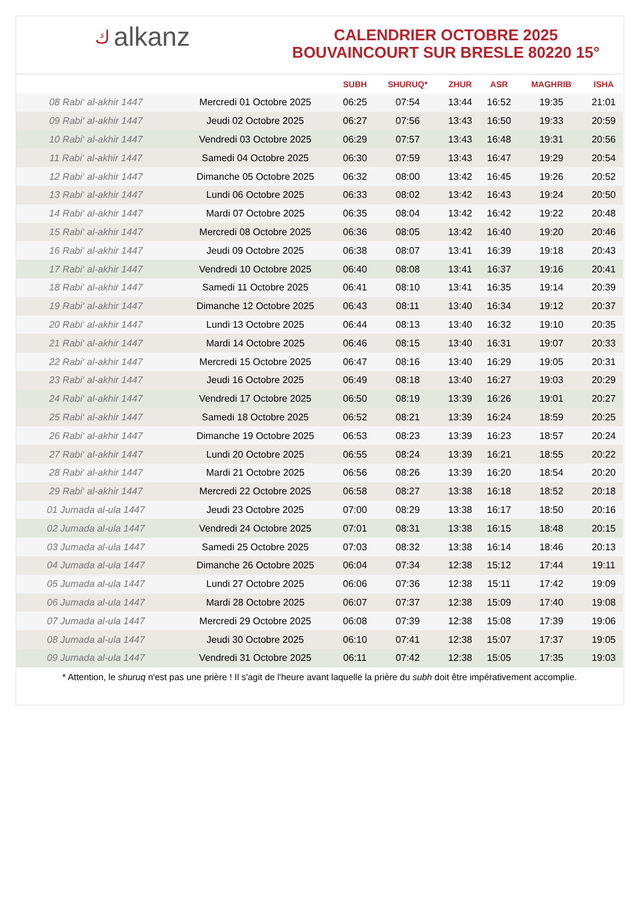كalkanz
CALENDRIER OCTOBRE 2025
BOUVAINCOURT SUR BRESLE 80220 15°
| | | SUBH | SHURUQ* | ZHUR | ASR | MAGHRIB | ISHA |
| --- | --- | --- | --- | --- | --- | --- | --- |
| 08 Rabi‘ al-akhir 1447 | Mercredi 01 Octobre 2025 | 06:25 | 07:54 | 13:44 | 16:52 | 19:35 | 21:01 |
| 09 Rabi‘ al-akhir 1447 | Jeudi 02 Octobre 2025 | 06:27 | 07:56 | 13:43 | 16:50 | 19:33 | 20:59 |
| 10 Rabi‘ al-akhir 1447 | Vendredi 03 Octobre 2025 | 06:29 | 07:57 | 13:43 | 16:48 | 19:31 | 20:56 |
| 11 Rabi‘ al-akhir 1447 | Samedi 04 Octobre 2025 | 06:30 | 07:59 | 13:43 | 16:47 | 19:29 | 20:54 |
| 12 Rabi‘ al-akhir 1447 | Dimanche 05 Octobre 2025 | 06:32 | 08:00 | 13:42 | 16:45 | 19:26 | 20:52 |
| 13 Rabi‘ al-akhir 1447 | Lundi 06 Octobre 2025 | 06:33 | 08:02 | 13:42 | 16:43 | 19:24 | 20:50 |
| 14 Rabi‘ al-akhir 1447 | Mardi 07 Octobre 2025 | 06:35 | 08:04 | 13:42 | 16:42 | 19:22 | 20:48 |
| 15 Rabi‘ al-akhir 1447 | Mercredi 08 Octobre 2025 | 06:36 | 08:05 | 13:42 | 16:40 | 19:20 | 20:46 |
| 16 Rabi‘ al-akhir 1447 | Jeudi 09 Octobre 2025 | 06:38 | 08:07 | 13:41 | 16:39 | 19:18 | 20:43 |
| 17 Rabi‘ al-akhir 1447 | Vendredi 10 Octobre 2025 | 06:40 | 08:08 | 13:41 | 16:37 | 19:16 | 20:41 |
| 18 Rabi‘ al-akhir 1447 | Samedi 11 Octobre 2025 | 06:41 | 08:10 | 13:41 | 16:35 | 19:14 | 20:39 |
| 19 Rabi‘ al-akhir 1447 | Dimanche 12 Octobre 2025 | 06:43 | 08:11 | 13:40 | 16:34 | 19:12 | 20:37 |
| 20 Rabi‘ al-akhir 1447 | Lundi 13 Octobre 2025 | 06:44 | 08:13 | 13:40 | 16:32 | 19:10 | 20:35 |
| 21 Rabi‘ al-akhir 1447 | Mardi 14 Octobre 2025 | 06:46 | 08:15 | 13:40 | 16:31 | 19:07 | 20:33 |
| 22 Rabi‘ al-akhir 1447 | Mercredi 15 Octobre 2025 | 06:47 | 08:16 | 13:40 | 16:29 | 19:05 | 20:31 |
| 23 Rabi‘ al-akhir 1447 | Jeudi 16 Octobre 2025 | 06:49 | 08:18 | 13:40 | 16:27 | 19:03 | 20:29 |
| 24 Rabi‘ al-akhir 1447 | Vendredi 17 Octobre 2025 | 06:50 | 08:19 | 13:39 | 16:26 | 19:01 | 20:27 |
| 25 Rabi‘ al-akhir 1447 | Samedi 18 Octobre 2025 | 06:52 | 08:21 | 13:39 | 16:24 | 18:59 | 20:25 |
| 26 Rabi‘ al-akhir 1447 | Dimanche 19 Octobre 2025 | 06:53 | 08:23 | 13:39 | 16:23 | 18:57 | 20:24 |
| 27 Rabi‘ al-akhir 1447 | Lundi 20 Octobre 2025 | 06:55 | 08:24 | 13:39 | 16:21 | 18:55 | 20:22 |
| 28 Rabi‘ al-akhir 1447 | Mardi 21 Octobre 2025 | 06:56 | 08:26 | 13:39 | 16:20 | 18:54 | 20:20 |
| 29 Rabi‘ al-akhir 1447 | Mercredi 22 Octobre 2025 | 06:58 | 08:27 | 13:38 | 16:18 | 18:52 | 20:18 |
| 01 Jumada al-ula 1447 | Jeudi 23 Octobre 2025 | 07:00 | 08:29 | 13:38 | 16:17 | 18:50 | 20:16 |
| 02 Jumada al-ula 1447 | Vendredi 24 Octobre 2025 | 07:01 | 08:31 | 13:38 | 16:15 | 18:48 | 20:15 |
| 03 Jumada al-ula 1447 | Samedi 25 Octobre 2025 | 07:03 | 08:32 | 13:38 | 16:14 | 18:46 | 20:13 |
| 04 Jumada al-ula 1447 | Dimanche 26 Octobre 2025 | 06:04 | 07:34 | 12:38 | 15:12 | 17:44 | 19:11 |
| 05 Jumada al-ula 1447 | Lundi 27 Octobre 2025 | 06:06 | 07:36 | 12:38 | 15:11 | 17:42 | 19:09 |
| 06 Jumada al-ula 1447 | Mardi 28 Octobre 2025 | 06:07 | 07:37 | 12:38 | 15:09 | 17:40 | 19:08 |
| 07 Jumada al-ula 1447 | Mercredi 29 Octobre 2025 | 06:08 | 07:39 | 12:38 | 15:08 | 17:39 | 19:06 |
| 08 Jumada al-ula 1447 | Jeudi 30 Octobre 2025 | 06:10 | 07:41 | 12:38 | 15:07 | 17:37 | 19:05 |
| 09 Jumada al-ula 1447 | Vendredi 31 Octobre 2025 | 06:11 | 07:42 | 12:38 | 15:05 | 17:35 | 19:03 |
* Attention, le shuruq n'est pas une prière ! Il s'agit de l'heure avant laquelle la prière du subh doit être impérativement accomplie.